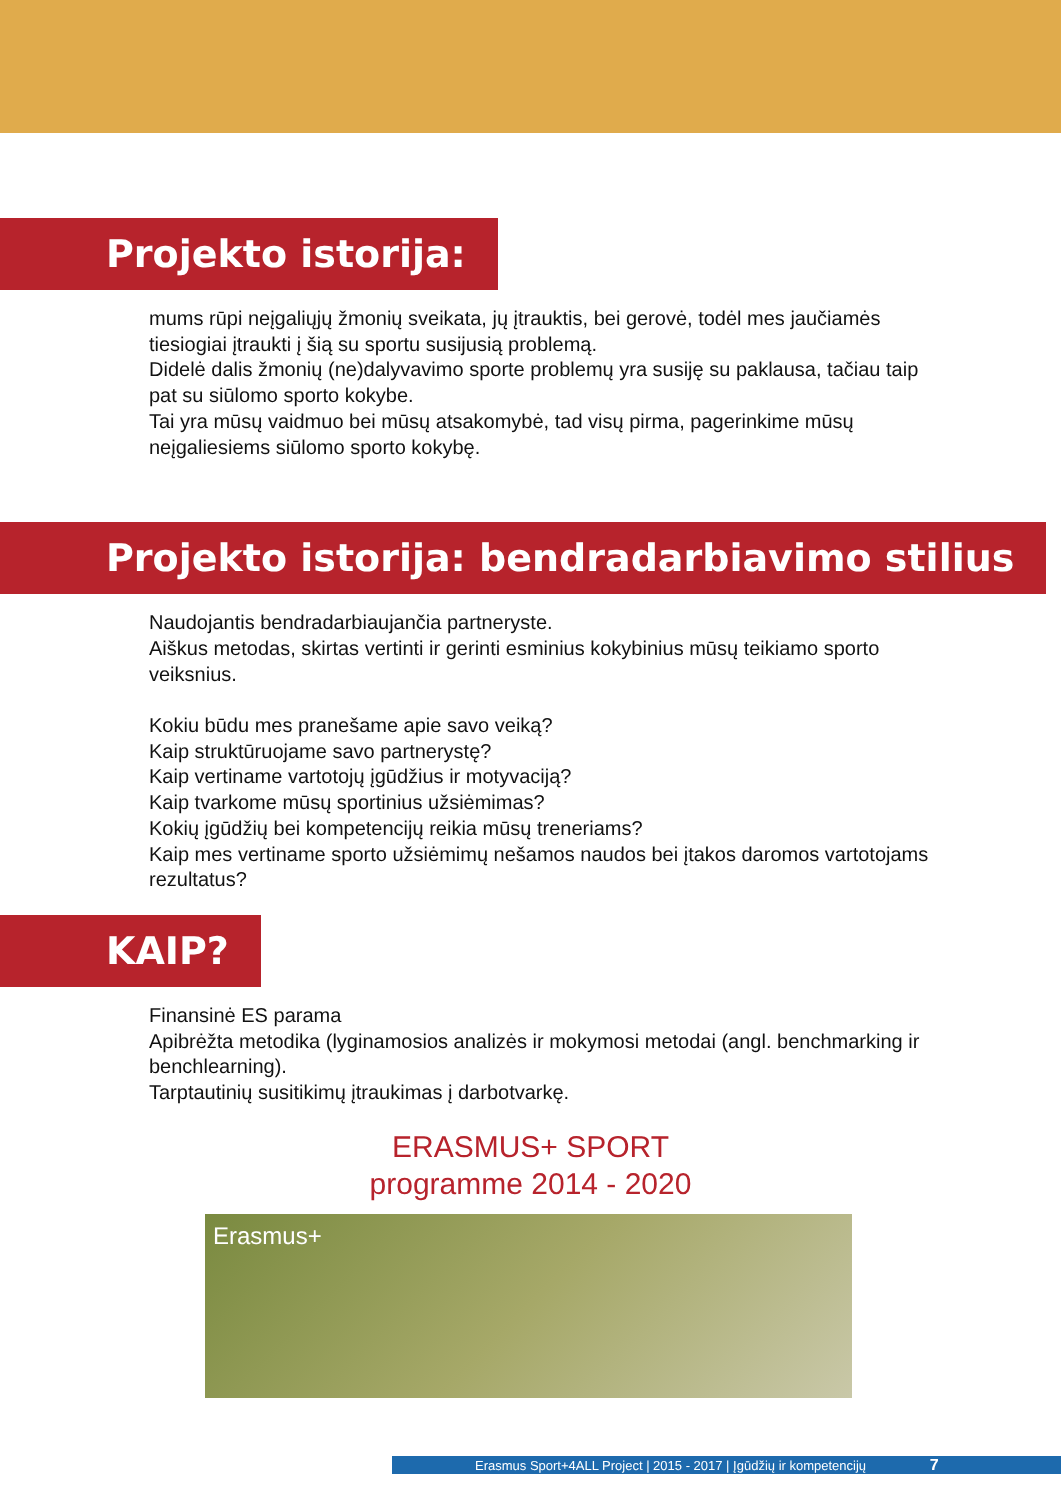Projekto istorija:
mums rūpi neįgaliųjų žmonių sveikata, jų įtrauktis, bei gerovė, todėl mes jaučiamės tiesiogiai įtraukti į šią su sportu susijusią problemą.
Didelė dalis žmonių (ne)dalyvavimo sporte problemų yra susiję su paklausa, tačiau taip pat su siūlomo sporto kokybe.
Tai yra mūsų vaidmuo bei mūsų atsakomybė, tad visų pirma, pagerinkime mūsų neįgaliesiems siūlomo sporto kokybę.
Projekto istorija: bendradarbiavimo stilius
Naudojantis bendradarbiaujančia partneryste.
Aiškus metodas, skirtas vertinti ir gerinti esminius kokybinius mūsų teikiamo sporto veiksnius.
Kokiu būdu mes pranešame apie savo veiką?
Kaip struktūruojame savo partnerystę?
Kaip vertiname vartotojų įgūdžius ir motyvaciją?
Kaip tvarkome mūsų sportinius užsiėmimas?
Kokių įgūdžių bei kompetencijų reikia mūsų treneriams?
Kaip mes vertiname sporto užsiėmimų nešamos naudos bei įtakos daromos vartotojams rezultatus?
KAIP?
Finansinė ES parama
Apibrėžta metodika (lyginamosios analizės ir mokymosi metodai (angl. benchmarking ir benchlearning).
Tarptautinių susitikimų įtraukimas į darbotvarkę.
ERASMUS+ SPORT
programme 2014 - 2020
Erasmus+
Erasmus Sport+4ALL Project | 2015 - 2017 | Įgūdžių ir kompetencijų 7